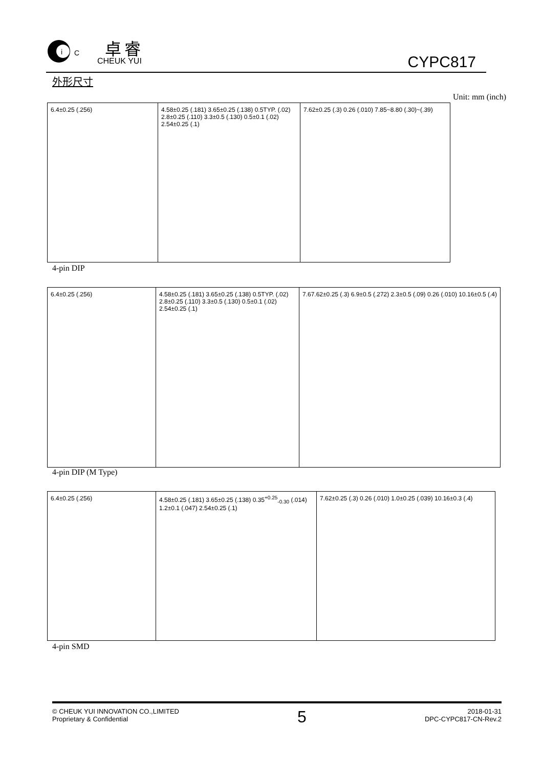i
C
卓睿
CHEUK YUI CYPC817
外形尺寸
Unit: mm (inch)
6.4±0.25 (.256) 4.58±0.25 (.181) 3.65±0.25 (.138) 0.5TYP. (.02) 2.8±0.25 (.110) 3.3±0.5 (.130) 0.5±0.1 (.02) 2.54±0.25 (.1)
7.62±0.25 (.3) 0.26 (.010) 7.85~8.80 (.30)~(.39)
4-pin DIP
6.4±0.25 (.256) 4.58±0.25 (.181) 3.65±0.25 (.138) 0.5TYP. (.02) 2.8±0.25 (.110) 3.3±0.5 (.130) 0.5±0.1 (.02) 2.54±0.25 (.1)
7.67.62±0.25 (.3) 6.9±0.5 (.272) 2.3±0.5 (.09) 0.26 (.010) 10.16±0.5 (.4)
4-pin DIP (M Type)
6.4±0.25 (.256) 4.58±0.25 (.181) 3.65±0.25 (.138) 0.35<sup>+0.25</sup><sub>-0.30</sub> (.014) 1.2±0.1 (.047) 2.54±0.25 (.1)
7.62±0.25 (.3) 0.26 (.010) 1.0±0.25 (.039) 10.16±0.3 (.4)
4-pin SMD
© CHEUK YUI INNOVATION CO.,LIMITED
Proprietary & Confidential
5
2018-01-31
DPC-CYPC817-CN-Rev.2